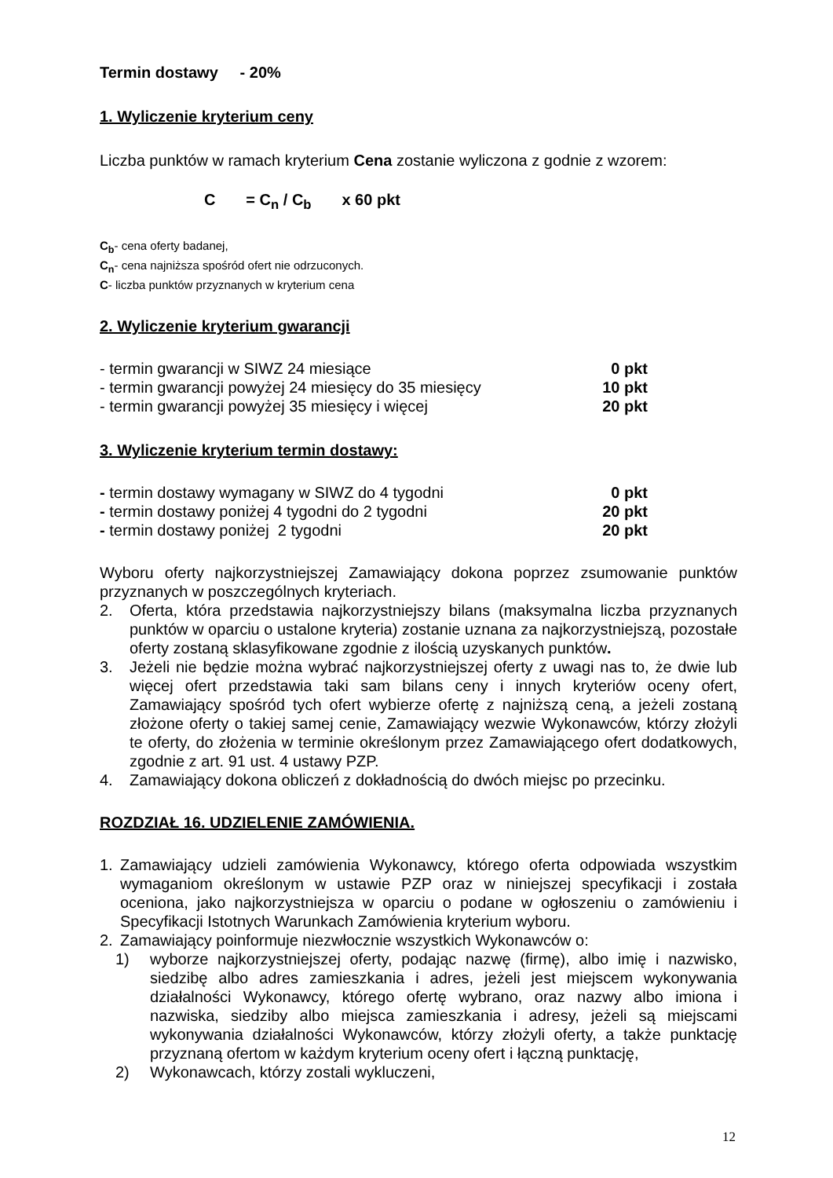Termin dostawy - 20%
1. Wyliczenie kryterium ceny
Liczba punktów w ramach kryterium Cena zostanie wyliczona z godnie z wzorem:
C = C<sub>n</sub> / C<sub>b</sub> x 60 pkt
C<sub>b</sub>- cena oferty badanej,
C<sub>n</sub>- cena najniższa spośród ofert nie odrzuconych.
C- liczba punktów przyznanych w kryterium cena
2. Wyliczenie kryterium gwarancji
- termin gwarancji w SIWZ 24 miesiące 0 pkt
- termin gwarancji powyżej 24 miesięcy do 35 miesięcy 10 pkt
- termin gwarancji powyżej 35 miesięcy i więcej 20 pkt
3. Wyliczenie kryterium termin dostawy:
- termin dostawy wymagany w SIWZ do 4 tygodni 0 pkt
- termin dostawy poniżej 4 tygodni do 2 tygodni 20 pkt
- termin dostawy poniżej 2 tygodni 20 pkt
Wyboru oferty najkorzystniejszej Zamawiający dokona poprzez zsumowanie punktów przyznanych w poszczególnych kryteriach.
2. Oferta, która przedstawia najkorzystniejszy bilans (maksymalna liczba przyznanych punktów w oparciu o ustalone kryteria) zostanie uznana za najkorzystniejszą, pozostałe oferty zostaną sklasyfikowane zgodnie z ilością uzyskanych punktów.
3. Jeżeli nie będzie można wybrać najkorzystniejszej oferty z uwagi nas to, że dwie lub więcej ofert przedstawia taki sam bilans ceny i innych kryteriów oceny ofert, Zamawiający spośród tych ofert wybierze ofertę z najniższą ceną, a jeżeli zostaną złożone oferty o takiej samej cenie, Zamawiający wezwie Wykonawców, którzy złożyli te oferty, do złożenia w terminie określonym przez Zamawiającego ofert dodatkowych, zgodnie z art. 91 ust. 4 ustawy PZP.
4. Zamawiający dokona obliczeń z dokładnością do dwóch miejsc po przecinku.
ROZDZIAŁ 16. UDZIELENIE ZAMÓWIENIA.
1. Zamawiający udzieli zamówienia Wykonawcy, którego oferta odpowiada wszystkim wymaganiom określonym w ustawie PZP oraz w niniejszej specyfikacji i została oceniona, jako najkorzystniejsza w oparciu o podane w ogłoszeniu o zamówieniu i Specyfikacji Istotnych Warunkach Zamówienia kryterium wyboru.
2. Zamawiający poinformuje niezwłocznie wszystkich Wykonawców o:
1) wyborze najkorzystniejszej oferty, podając nazwę (firmę), albo imię i nazwisko, siedzibę albo adres zamieszkania i adres, jeżeli jest miejscem wykonywania działalności Wykonawcy, którego ofertę wybrano, oraz nazwy albo imiona i nazwiska, siedziby albo miejsca zamieszkania i adresy, jeżeli są miejscami wykonywania działalności Wykonawców, którzy złożyli oferty, a także punktację przyznaną ofertom w każdym kryterium oceny ofert i łączną punktację,
2) Wykonawcach, którzy zostali wykluczeni,
12